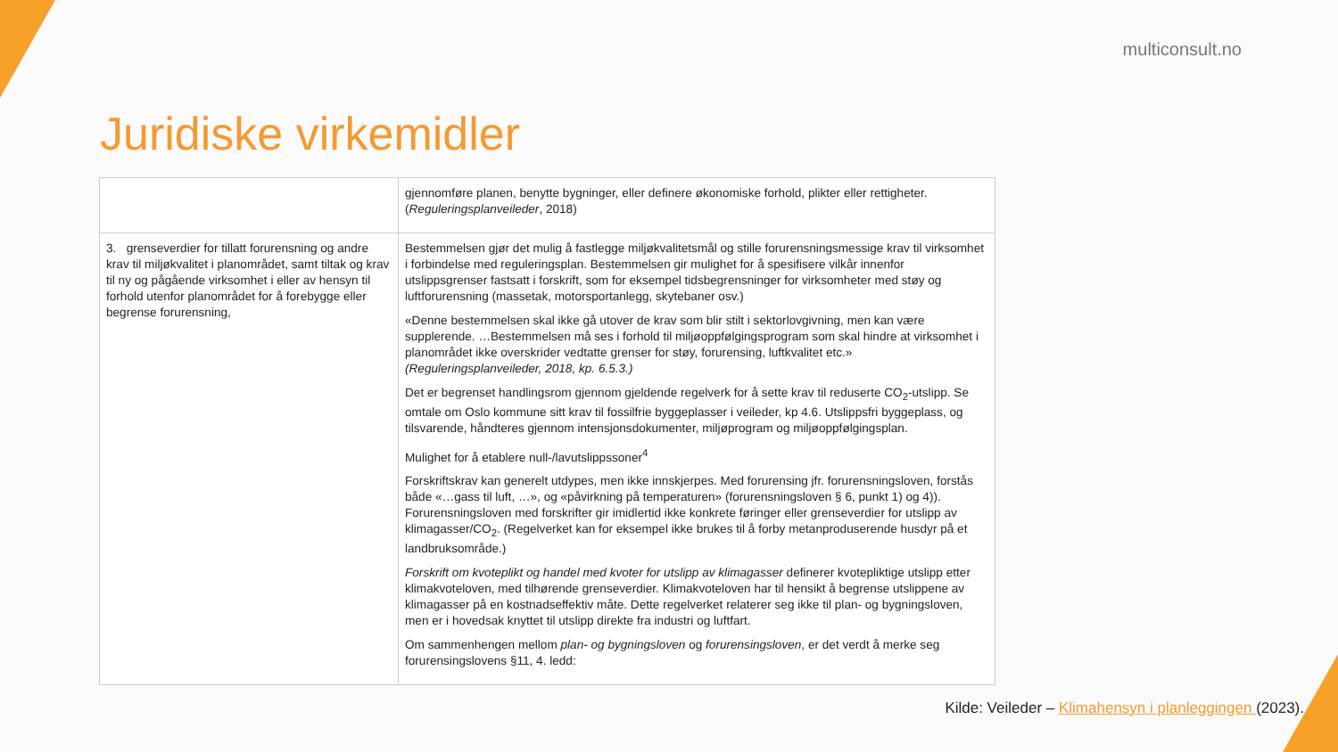multiconsult.no
Juridiske virkemidler
| | gjennomføre planen, benytte bygninger, eller definere økonomiske forhold, plikter eller rettigheter. ( Reguleringsplanveileder , 2018) |
| 3. grenseverdier for tillatt forurensning og andre krav til miljøkvalitet i planområdet, samt tiltak og krav til ny og pågående virksomhet i eller av hensyn til forhold utenfor planområdet for å forebygge eller begrense forurensning, | Bestemmelsen gjør det mulig å fastlegge miljøkvalitetsmål og stille forurensningsmessige krav til virksomhet i forbindelse med reguleringsplan. Bestemmelsen gir mulighet for å spesifisere vilkår innenfor utslippsgrenser fastsatt i forskrift, som for eksempel tidsbegrensninger for virksomheter med støy og luftforurensning (massetak, motorsportanlegg, skytebaner osv.) «Denne bestemmelsen skal ikke gå utover de krav som blir stilt i sektorlovgivning, men kan være supplerende. …Bestemmelsen må ses i forhold til miljøoppfølgingsprogram som skal hindre at virksomhet i planområdet ikke overskrider vedtatte grenser for støy, forurensing, luftkvalitet etc.» (Reguleringsplanveileder, 2018, kp. 6.5.3.) Det er begrenset handlingsrom gjennom gjeldende regelverk for å sette krav til reduserte CO<sub>2</sub>-utslipp. Se omtale om Oslo kommune sitt krav til fossilfrie byggeplasser i veileder, kp 4.6. Utslippsfri byggeplass, og tilsvarende, håndteres gjennom intensjonsdokumenter, miljøprogram og miljøoppfølgingsplan. Mulighet for å etablere null-/lavutslippssoner<sup>4</sup> Forskriftskrav kan generelt utdypes, men ikke innskjerpes. Med forurensing jfr. forurensningsloven, forstås både «…gass til luft, …», og «påvirkning på temperaturen» (forurensningsloven § 6, punkt 1) og 4)). Forurensningsloven med forskrifter gir imidlertid ikke konkrete føringer eller grenseverdier for utslipp av klimagasser/CO<sub>2</sub>. (Regelverket kan for eksempel ikke brukes til å forby metanproduserende husdyr på et landbruksområde.) Forskrift om kvoteplikt og handel med kvoter for utslipp av klimagasser definerer kvotepliktige utslipp etter klimakvoteloven, med tilhørende grenseverdier. Klimakvoteloven har til hensikt å begrense utslippene av klimagasser på en kostnadseffektiv måte. Dette regelverket relaterer seg ikke til plan- og bygningsloven, men er i hovedsak knyttet til utslipp direkte fra industri og luftfart. Om sammenhengen mellom plan- og bygningsloven og forurensingsloven , er det verdt å merke seg forurensingslovens §11, 4. ledd: |
Kilde: Veileder – Klimahensyn i planleggingen (2023).